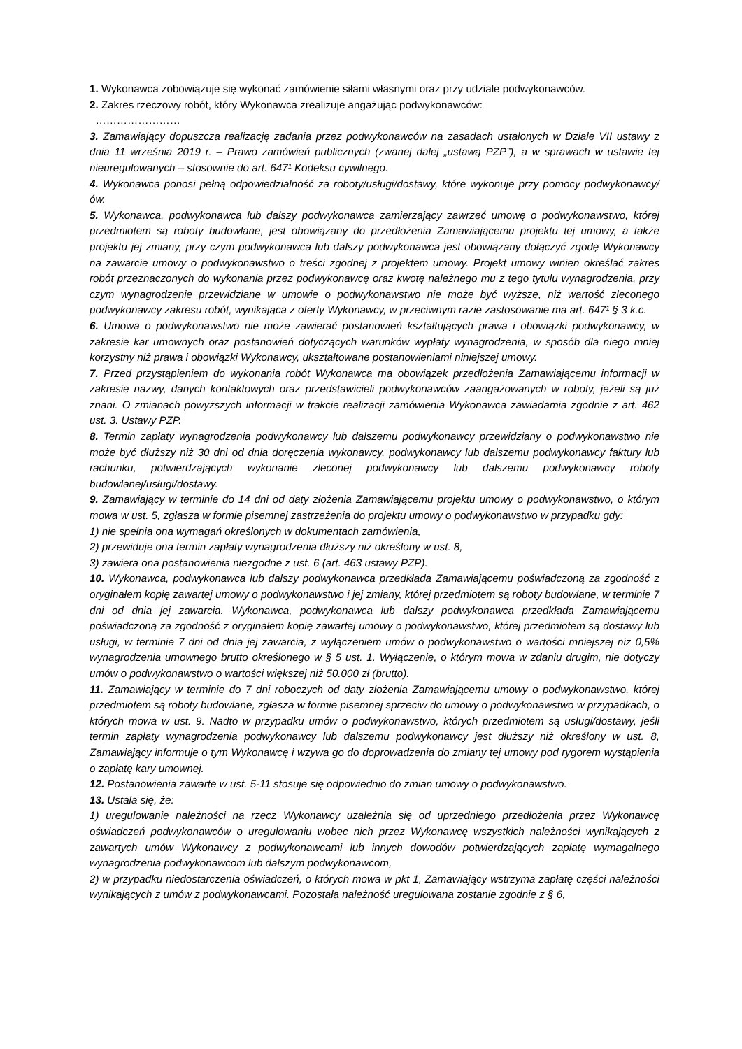1. Wykonawca zobowiązuje się wykonać zamówienie siłami własnymi oraz przy udziale podwykonawców.
2. Zakres rzeczowy robót, który Wykonawca zrealizuje angażując podwykonawców:
……………………
3. Zamawiający dopuszcza realizację zadania przez podwykonawców na zasadach ustalonych w Dziale VII ustawy z dnia 11 września 2019 r. – Prawo zamówień publicznych (zwanej dalej „ustawą PZP”), a w sprawach w ustawie tej nieuregulowanych – stosownie do art. 647¹ Kodeksu cywilnego.
4. Wykonawca ponosi pełną odpowiedzialność za roboty/usługi/dostawy, które wykonuje przy pomocy podwykonawcy/ów.
5. Wykonawca, podwykonawca lub dalszy podwykonawca zamierzający zawrzeć umowę o podwykonawstwo, której przedmiotem są roboty budowlane, jest obowiązany do przedłożenia Zamawiającemu projektu tej umowy, a także projektu jej zmiany, przy czym podwykonawca lub dalszy podwykonawca jest obowiązany dołączyć zgodę Wykonawcy na zawarcie umowy o podwykonawstwo o treści zgodnej z projektem umowy. Projekt umowy winien określać zakres robót przeznaczonych do wykonania przez podwykonawcę oraz kwotę należnego mu z tego tytułu wynagrodzenia, przy czym wynagrodzenie przewidziane w umowie o podwykonawstwo nie może być wyższe, niż wartość zleconego podwykonawcy zakresu robót, wynikająca z oferty Wykonawcy, w przeciwnym razie zastosowanie ma art. 647¹ § 3 k.c.
6. Umowa o podwykonawstwo nie może zawierać postanowień kształtujących prawa i obowiązki podwykonawcy, w zakresie kar umownych oraz postanowień dotyczących warunków wypłaty wynagrodzenia, w sposób dla niego mniej korzystny niż prawa i obowiązki Wykonawcy, ukształtowane postanowieniami niniejszej umowy.
7. Przed przystąpieniem do wykonania robót Wykonawca ma obowiązek przedłożenia Zamawiającemu informacji w zakresie nazwy, danych kontaktowych oraz przedstawicieli podwykonawców zaangażowanych w roboty, jeżeli są już znani. O zmianach powyższych informacji w trakcie realizacji zamówienia Wykonawca zawiadamia zgodnie z art. 462 ust. 3. Ustawy PZP.
8. Termin zapłaty wynagrodzenia podwykonawcy lub dalszemu podwykonawcy przewidziany o podwykonawstwo nie może być dłuższy niż 30 dni od dnia doręczenia wykonawcy, podwykonawcy lub dalszemu podwykonawcy faktury lub rachunku, potwierdzających wykonanie zleconej podwykonawcy lub dalszemu podwykonawcy roboty budowlanej/usługi/dostawy.
9. Zamawiający w terminie do 14 dni od daty złożenia Zamawiającemu projektu umowy o podwykonawstwo, o którym mowa w ust. 5, zgłasza w formie pisemnej zastrzeżenia do projektu umowy o podwykonawstwo w przypadku gdy:
1) nie spełnia ona wymagań określonych w dokumentach zamówienia,
2) przewiduje ona termin zapłaty wynagrodzenia dłuższy niż określony w ust. 8,
3) zawiera ona postanowienia niezgodne z ust. 6 (art. 463 ustawy PZP).
10. Wykonawca, podwykonawca lub dalszy podwykonawca przedkłada Zamawiającemu poświadczoną za zgodność z oryginałem kopię zawartej umowy o podwykonawstwo i jej zmiany, której przedmiotem są roboty budowlane, w terminie 7 dni od dnia jej zawarcia. Wykonawca, podwykonawca lub dalszy podwykonawca przedkłada Zamawiającemu poświadczoną za zgodność z oryginałem kopię zawartej umowy o podwykonawstwo, której przedmiotem są dostawy lub usługi, w terminie 7 dni od dnia jej zawarcia, z wyłączeniem umów o podwykonawstwo o wartości mniejszej niż 0,5% wynagrodzenia umownego brutto określonego w § 5 ust. 1. Wyłączenie, o którym mowa w zdaniu drugim, nie dotyczy umów o podwykonawstwo o wartości większej niż 50.000 zł (brutto).
11. Zamawiający w terminie do 7 dni roboczych od daty złożenia Zamawiającemu umowy o podwykonawstwo, której przedmiotem są roboty budowlane, zgłasza w formie pisemnej sprzeciw do umowy o podwykonawstwo w przypadkach, o których mowa w ust. 9. Nadto w przypadku umów o podwykonawstwo, których przedmiotem są usługi/dostawy, jeśli termin zapłaty wynagrodzenia podwykonawcy lub dalszemu podwykonawcy jest dłuższy niż określony w ust. 8, Zamawiający informuje o tym Wykonawcę i wzywa go do doprowadzenia do zmiany tej umowy pod rygorem wystąpienia o zapłatę kary umownej.
12. Postanowienia zawarte w ust. 5-11 stosuje się odpowiednio do zmian umowy o podwykonawstwo.
13. Ustala się, że:
1) uregulowanie należności na rzecz Wykonawcy uzależnia się od uprzedniego przedłożenia przez Wykonawcę oświadczeń podwykonawców o uregulowaniu wobec nich przez Wykonawcę wszystkich należności wynikających z zawartych umów Wykonawcy z podwykonawcami lub innych dowodów potwierdzających zapłatę wymagalnego wynagrodzenia podwykonawcom lub dalszym podwykonawcom,
2) w przypadku niedostarczenia oświadczeń, o których mowa w pkt 1, Zamawiający wstrzyma zapłatę części należności wynikających z umów z podwykonawcami. Pozostała należność uregulowana zostanie zgodnie z § 6,